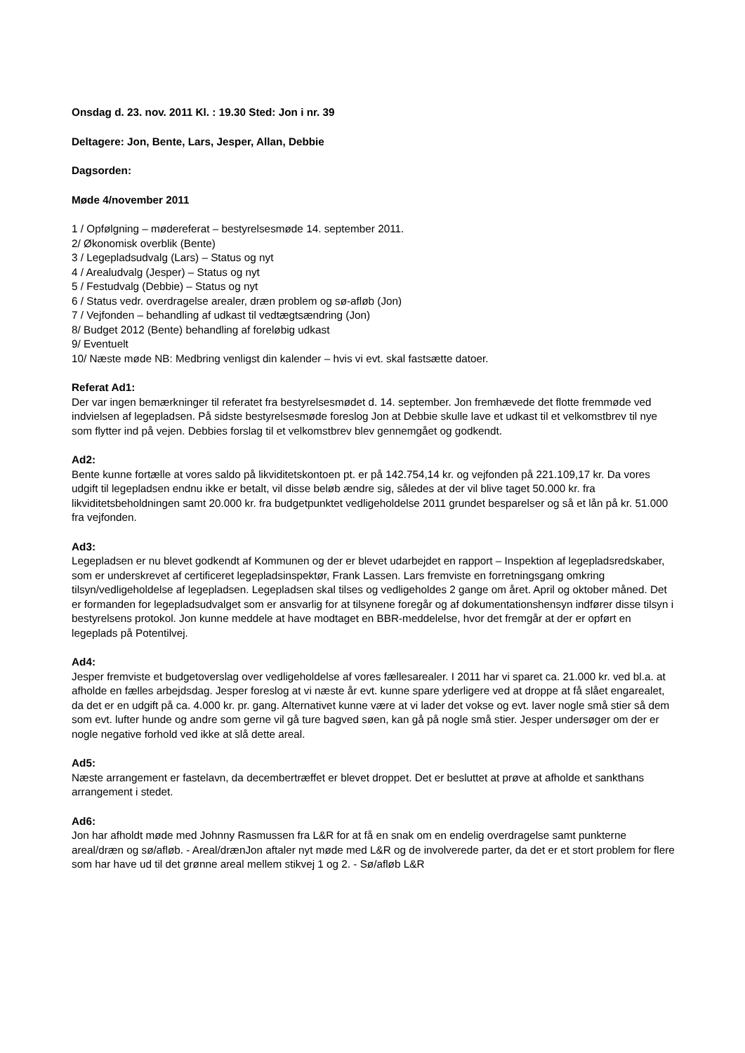Onsdag d. 23. nov. 2011 Kl. : 19.30 Sted: Jon i nr. 39
Deltagere: Jon, Bente, Lars, Jesper, Allan, Debbie
Dagsorden:
Møde 4/november 2011
1 / Opfølgning – mødereferat – bestyrelsesmøde 14. september 2011.
2/ Økonomisk overblik (Bente)
3 / Legepladsudvalg (Lars) – Status og nyt
4 / Arealudvalg (Jesper) – Status og nyt
5 / Festudvalg (Debbie) – Status og nyt
6 / Status vedr. overdragelse arealer, dræn problem og sø-afløb (Jon)
7 / Vejfonden – behandling af udkast til vedtægtsændring (Jon)
8/ Budget 2012 (Bente) behandling af foreløbig udkast
9/ Eventuelt
10/ Næste møde NB: Medbring venligst din kalender – hvis vi evt. skal fastsætte datoer.
Referat Ad1:
Der var ingen bemærkninger til referatet fra bestyrelsesmødet d. 14. september. Jon fremhævede det flotte fremmøde ved indvielsen af legepladsen. På sidste bestyrelsesmøde foreslog Jon at Debbie skulle lave et udkast til et velkomstbrev til nye som flytter ind på vejen. Debbies forslag til et velkomstbrev blev gennemgået og godkendt.
Ad2:
Bente kunne fortælle at vores saldo på likviditetskontoen pt. er på 142.754,14 kr. og vejfonden på 221.109,17 kr. Da vores udgift til legepladsen endnu ikke er betalt, vil disse beløb ændre sig, således at der vil blive taget 50.000 kr. fra likviditetsbeholdningen samt 20.000 kr. fra budgetpunktet vedligeholdelse 2011 grundet besparelser og så et lån på kr. 51.000 fra vejfonden.
Ad3:
Legepladsen er nu blevet godkendt af Kommunen og der er blevet udarbejdet en rapport – Inspektion af legepladsredskaber, som er underskrevet af certificeret legepladsinspektør, Frank Lassen. Lars fremviste en forretningsgang omkring tilsyn/vedligeholdelse af legepladsen. Legepladsen skal tilses og vedligeholdes 2 gange om året. April og oktober måned. Det er formanden for legepladsudvalget som er ansvarlig for at tilsynene foregår og af dokumentationshensyn indfører disse tilsyn i bestyrelsens protokol. Jon kunne meddele at have modtaget en BBR-meddelelse, hvor det fremgår at der er opført en legeplads på Potentilvej.
Ad4:
Jesper fremviste et budgetoverslag over vedligeholdelse af vores fællesarealer. I 2011 har vi sparet ca. 21.000 kr. ved bl.a. at afholde en fælles arbejdsdag. Jesper foreslog at vi næste år evt. kunne spare yderligere ved at droppe at få slået engarealet, da det er en udgift på ca. 4.000 kr. pr. gang. Alternativet kunne være at vi lader det vokse og evt. laver nogle små stier så dem som evt. lufter hunde og andre som gerne vil gå ture bagved søen, kan gå på nogle små stier. Jesper undersøger om der er nogle negative forhold ved ikke at slå dette areal.
Ad5:
Næste arrangement er fastelavn, da decembertræffet er blevet droppet. Det er besluttet at prøve at afholde et sankthans arrangement i stedet.
Ad6:
Jon har afholdt møde med Johnny Rasmussen fra L&R for at få en snak om en endelig overdragelse samt punkterne areal/dræn og sø/afløb. - Areal/drænJon aftaler nyt møde med L&R og de involverede parter, da det er et stort problem for flere som har have ud til det grønne areal mellem stikvej 1 og 2. - Sø/afløb L&R